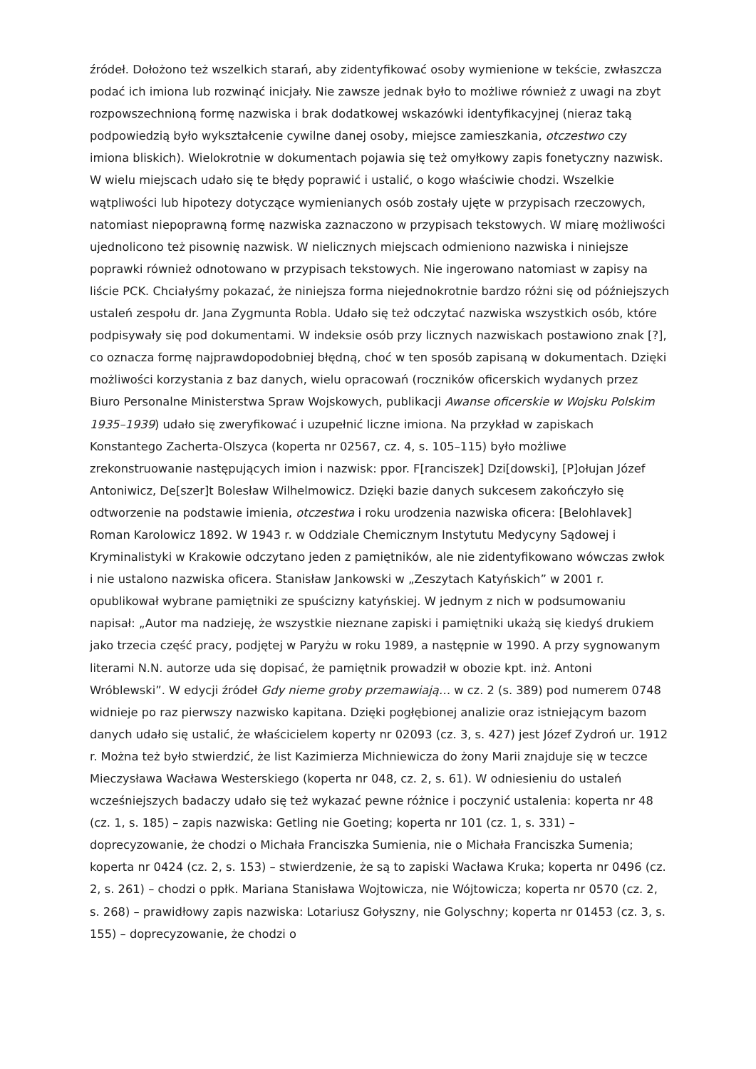źródeł. Dołożono też wszelkich starań, aby zidentyfikować osoby wymienione w tekście, zwłaszcza podać ich imiona lub rozwinąć inicjały. Nie zawsze jednak było to możliwe również z uwagi na zbyt rozpowszechnioną formę nazwiska i brak dodatkowej wskazówki identyfikacyjnej (nieraz taką podpowiedzią było wykształcenie cywilne danej osoby, miejsce zamieszkania, otczestwo czy imiona bliskich). Wielokrotnie w dokumentach pojawia się też omyłkowy zapis fonetyczny nazwisk. W wielu miejscach udało się te błędy poprawić i ustalić, o kogo właściwie chodzi. Wszelkie wątpliwości lub hipotezy dotyczące wymienianych osób zostały ujęte w przypisach rzeczowych, natomiast niepoprawną formę nazwiska zaznaczono w przypisach tekstowych. W miarę możliwości ujednolicono też pisownię nazwisk. W nielicznych miejscach odmieniono nazwiska i niniejsze poprawki również odnotowano w przypisach tekstowych. Nie ingerowano natomiast w zapisy na liście PCK. Chciałyśmy pokazać, że niniejsza forma niejednokrotnie bardzo różni się od późniejszych ustaleń zespołu dr. Jana Zygmunta Robla. Udało się też odczytać nazwiska wszystkich osób, które podpisywały się pod dokumentami. W indeksie osób przy licznych nazwiskach postawiono znak [?], co oznacza formę najprawdopodobniej błędną, choć w ten sposób zapisaną w dokumentach. Dzięki możliwości korzystania z baz danych, wielu opracowań (roczników oficerskich wydanych przez Biuro Personalne Ministerstwa Spraw Wojskowych, publikacji Awanse oficerskie w Wojsku Polskim 1935–1939) udało się zweryfikować i uzupełnić liczne imiona. Na przykład w zapiskach Konstantego Zacherta-Olszyca (koperta nr 02567, cz. 4, s. 105–115) było możliwe zrekonstruowanie następujących imion i nazwisk: ppor. F[ranciszek] Dzi[dowski], [P]ołujan Józef Antoniwicz, De[szer]t Bolesław Wilhelmowicz. Dzięki bazie danych sukcesem zakończyło się odtworzenie na podstawie imienia, otczestwa i roku urodzenia nazwiska oficera: [Belohlavek] Roman Karolowicz 1892. W 1943 r. w Oddziale Chemicznym Instytutu Medycyny Sądowej i Kryminalistyki w Krakowie odczytano jeden z pamiętników, ale nie zidentyfikowano wówczas zwłok i nie ustalono nazwiska oficera. Stanisław Jankowski w „Zeszytach Katyńskich” w 2001 r. opublikował wybrane pamiętniki ze spuścizny katyńskiej. W jednym z nich w podsumowaniu napisał: „Autor ma nadzieję, że wszystkie nieznane zapiski i pamiętniki ukażą się kiedyś drukiem jako trzecia część pracy, podjętej w Paryżu w roku 1989, a następnie w 1990. A przy sygnowanym literami N.N. autorze uda się dopisać, że pamiętnik prowadził w obozie kpt. inż. Antoni Wróblewski”. W edycji źródeł Gdy nieme groby przemawiają… w cz. 2 (s. 389) pod numerem 0748 widnieje po raz pierwszy nazwisko kapitana. Dzięki pogłębionej analizie oraz istniejącym bazom danych udało się ustalić, że właścicielem koperty nr 02093 (cz. 3, s. 427) jest Józef Zydroń ur. 1912 r. Można też było stwierdzić, że list Kazimierza Michniewicza do żony Marii znajduje się w teczce Mieczysława Wacława Westerskiego (koperta nr 048, cz. 2, s. 61). W odniesieniu do ustaleń wcześniejszych badaczy udało się też wykazać pewne różnice i poczynić ustalenia: koperta nr 48 (cz. 1, s. 185) – zapis nazwiska: Getling nie Goeting; koperta nr 101 (cz. 1, s. 331) – doprecyzowanie, że chodzi o Michała Franciszka Sumienia, nie o Michała Franciszka Sumenia; koperta nr 0424 (cz. 2, s. 153) – stwierdzenie, że są to zapiski Wacława Kruka; koperta nr 0496 (cz. 2, s. 261) – chodzi o ppłk. Mariana Stanisława Wojtowicza, nie Wójtowicza; koperta nr 0570 (cz. 2, s. 268) – prawidłowy zapis nazwiska: Lotariusz Gołyszny, nie Golyschny; koperta nr 01453 (cz. 3, s. 155) – doprecyzowanie, że chodzi o